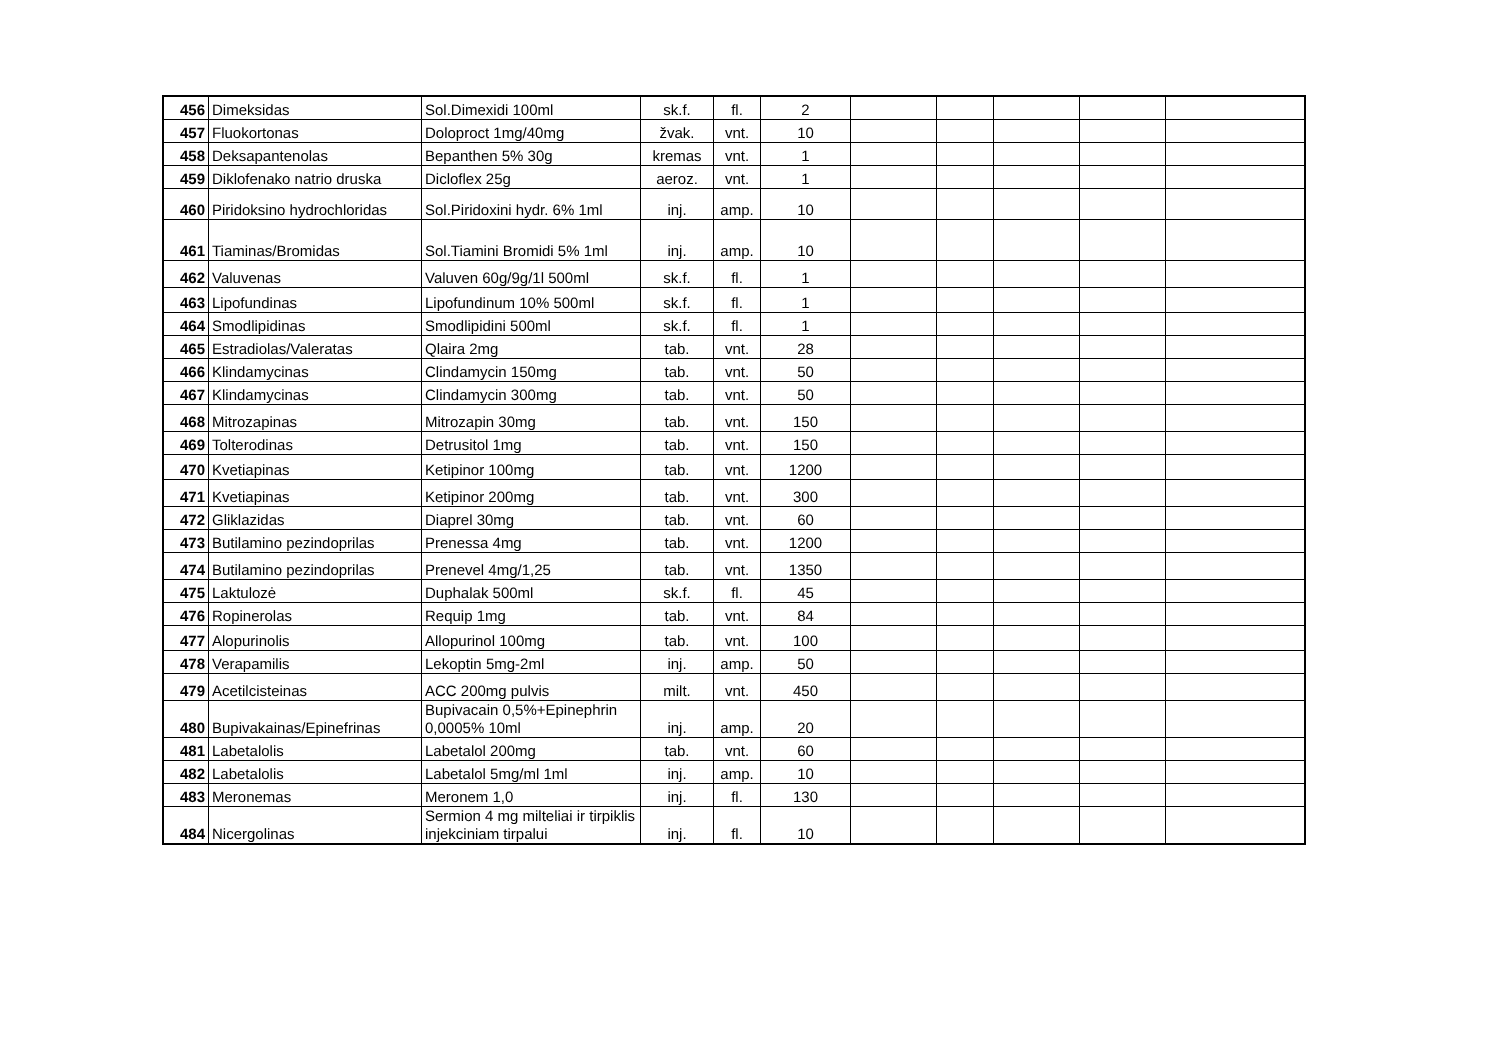| 456 | Dimeksidas | Sol.Dimexidi 100ml | sk.f. | fl. | 2 | | | | | |
| 457 | Fluokortonas | Doloproct 1mg/40mg | žvak. | vnt. | 10 | | | | | |
| 458 | Deksapantenolas | Bepanthen 5% 30g | kremas | vnt. | 1 | | | | | |
| 459 | Diklofenako natrio druska | Dicloflex 25g | aeroz. | vnt. | 1 | | | | | |
| 460 | Piridoksino hydrochloridas | Sol.Piridoxini hydr. 6% 1ml | inj. | amp. | 10 | | | | | |
| 461 | Tiaminas/Bromidas | Sol.Tiamini Bromidi 5% 1ml | inj. | amp. | 10 | | | | | |
| 462 | Valuvenas | Valuven 60g/9g/1l 500ml | sk.f. | fl. | 1 | | | | | |
| 463 | Lipofundinas | Lipofundinum 10% 500ml | sk.f. | fl. | 1 | | | | | |
| 464 | Smodlipidinas | Smodlipidini 500ml | sk.f. | fl. | 1 | | | | | |
| 465 | Estradiolas/Valeratas | Qlaira 2mg | tab. | vnt. | 28 | | | | | |
| 466 | Klindamycinas | Clindamycin 150mg | tab. | vnt. | 50 | | | | | |
| 467 | Klindamycinas | Clindamycin 300mg | tab. | vnt. | 50 | | | | | |
| 468 | Mitrozapinas | Mitrozapin 30mg | tab. | vnt. | 150 | | | | | |
| 469 | Tolterodinas | Detrusitol 1mg | tab. | vnt. | 150 | | | | | |
| 470 | Kvetiapinas | Ketipinor 100mg | tab. | vnt. | 1200 | | | | | |
| 471 | Kvetiapinas | Ketipinor 200mg | tab. | vnt. | 300 | | | | | |
| 472 | Gliklazidas | Diaprel 30mg | tab. | vnt. | 60 | | | | | |
| 473 | Butilamino pezindoprilas | Prenessa 4mg | tab. | vnt. | 1200 | | | | | |
| 474 | Butilamino pezindoprilas | Prenevel 4mg/1,25 | tab. | vnt. | 1350 | | | | | |
| 475 | Laktulozė | Duphalak 500ml | sk.f. | fl. | 45 | | | | | |
| 476 | Ropinerolas | Requip 1mg | tab. | vnt. | 84 | | | | | |
| 477 | Alopurinolis | Allopurinol 100mg | tab. | vnt. | 100 | | | | | |
| 478 | Verapamilis | Lekoptin 5mg-2ml | inj. | amp. | 50 | | | | | |
| 479 | Acetilcisteinas | ACC 200mg pulvis | milt. | vnt. | 450 | | | | | |
| 480 | Bupivakainas/Epinefrinas | Bupivacain 0,5%+Epinephrin 0,0005% 10ml | inj. | amp. | 20 | | | | | |
| 481 | Labetalolis | Labetalol 200mg | tab. | vnt. | 60 | | | | | |
| 482 | Labetalolis | Labetalol 5mg/ml 1ml | inj. | amp. | 10 | | | | | |
| 483 | Meronemas | Meronem 1,0 | inj. | fl. | 130 | | | | | |
| 484 | Nicergolinas | Sermion 4 mg milteliai ir tirpiklis injekciniam tirpalui | inj. | fl. | 10 | | | | | |